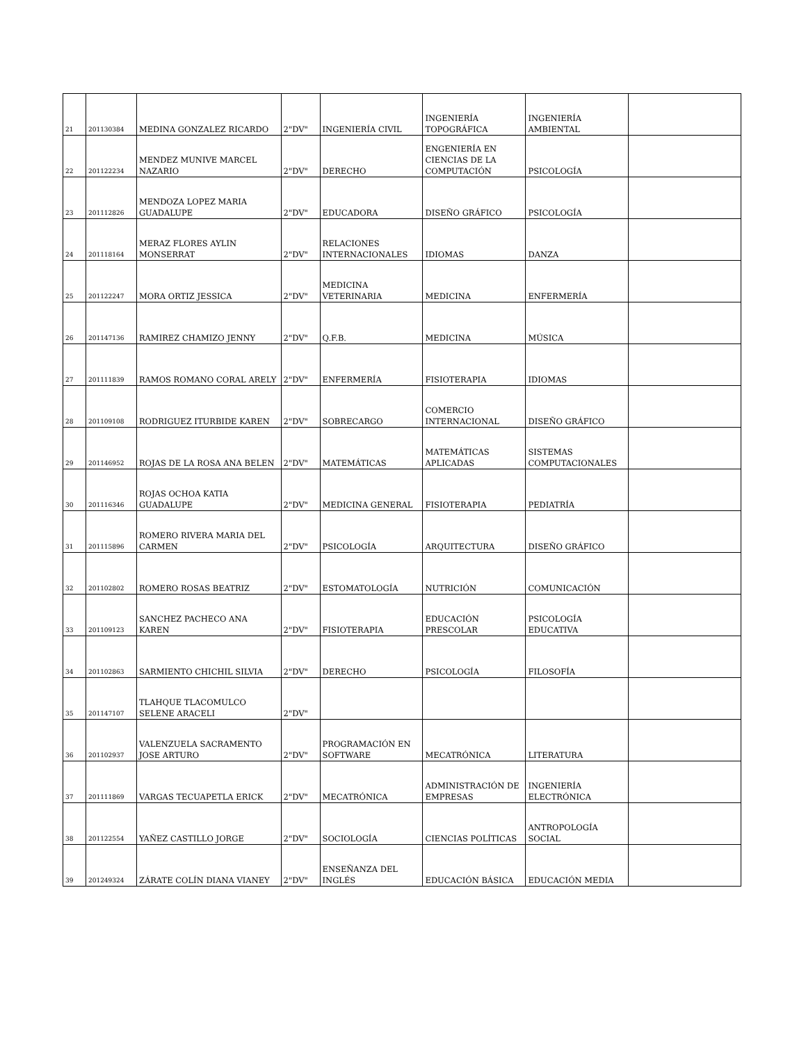| 21 | 201130384 | MEDINA GONZALEZ RICARDO | 2"DV" | INGENIERÍA CIVIL | INGENIERÍA TOPOGRÁFICA | INGENIERÍA AMBIENTAL | |
| 22 | 201122234 | MENDEZ MUNIVE MARCEL NAZARIO | 2"DV" | DERECHO | ENGENIERÍA EN CIENCIAS DE LA COMPUTACIÓN | PSICOLOGÍA | |
| 23 | 201112826 | MENDOZA LOPEZ MARIA GUADALUPE | 2"DV" | EDUCADORA | DISEÑO GRÁFICO | PSICOLOGÍA | |
| 24 | 201118164 | MERAZ FLORES AYLIN MONSERRAT | 2"DV" | RELACIONES INTERNACIONALES | IDIOMAS | DANZA | |
| 25 | 201122247 | MORA ORTIZ JESSICA | 2"DV" | MEDICINA VETERINARIA | MEDICINA | ENFERMERÍA | |
| 26 | 201147136 | RAMIREZ CHAMIZO JENNY | 2"DV" | Q.F.B. | MEDICINA | MÚSICA | |
| 27 | 201111839 | RAMOS ROMANO CORAL ARELY | 2"DV" | ENFERMERÍA | FISIOTERAPIA | IDIOMAS | |
| 28 | 201109108 | RODRIGUEZ ITURBIDE KAREN | 2"DV" | SOBRECARGO | COMERCIO INTERNACIONAL | DISEÑO GRÁFICO | |
| 29 | 201146952 | ROJAS DE LA ROSA ANA BELEN | 2"DV" | MATEMÁTICAS | MATEMÁTICAS APLICADAS | SISTEMAS COMPUTACIONALES | |
| 30 | 201116346 | ROJAS OCHOA KATIA GUADALUPE | 2"DV" | MEDICINA GENERAL | FISIOTERAPIA | PEDIATRÍA | |
| 31 | 201115896 | ROMERO RIVERA MARIA DEL CARMEN | 2"DV" | PSICOLOGÍA | ARQUITECTURA | DISEÑO GRÁFICO | |
| 32 | 201102802 | ROMERO ROSAS BEATRIZ | 2"DV" | ESTOMATOLOGÍA | NUTRICIÓN | COMUNICACIÓN | |
| 33 | 201109123 | SANCHEZ PACHECO ANA KAREN | 2"DV" | FISIOTERAPIA | EDUCACIÓN PRESCOLAR | PSICOLOGÍA EDUCATIVA | |
| 34 | 201102863 | SARMIENTO CHICHIL SILVIA | 2"DV" | DERECHO | PSICOLOGÍA | FILOSOFÍA | |
| 35 | 201147107 | TLAHQUE TLACOMULCO SELENE ARACELI | 2"DV" | | | | |
| 36 | 201102937 | VALENZUELA SACRAMENTO JOSE ARTURO | 2"DV" | PROGRAMACIÓN EN SOFTWARE | MECATRÓNICA | LITERATURA | |
| 37 | 201111869 | VARGAS TECUAPETLA ERICK | 2"DV" | MECATRÓNICA | ADMINISTRACIÓN DE EMPRESAS | INGENIERÍA ELECTRÓNICA | |
| 38 | 201122554 | YAÑEZ CASTILLO JORGE | 2"DV" | SOCIOLOGÍA | CIENCIAS POLÍTICAS | ANTROPOLOGÍA SOCIAL | |
| 39 | 201249324 | ZÁRATE COLÍN DIANA VIANEY | 2"DV" | ENSEÑANZA DEL INGLÉS | EDUCACIÓN BÁSICA | EDUCACIÓN MEDIA | |